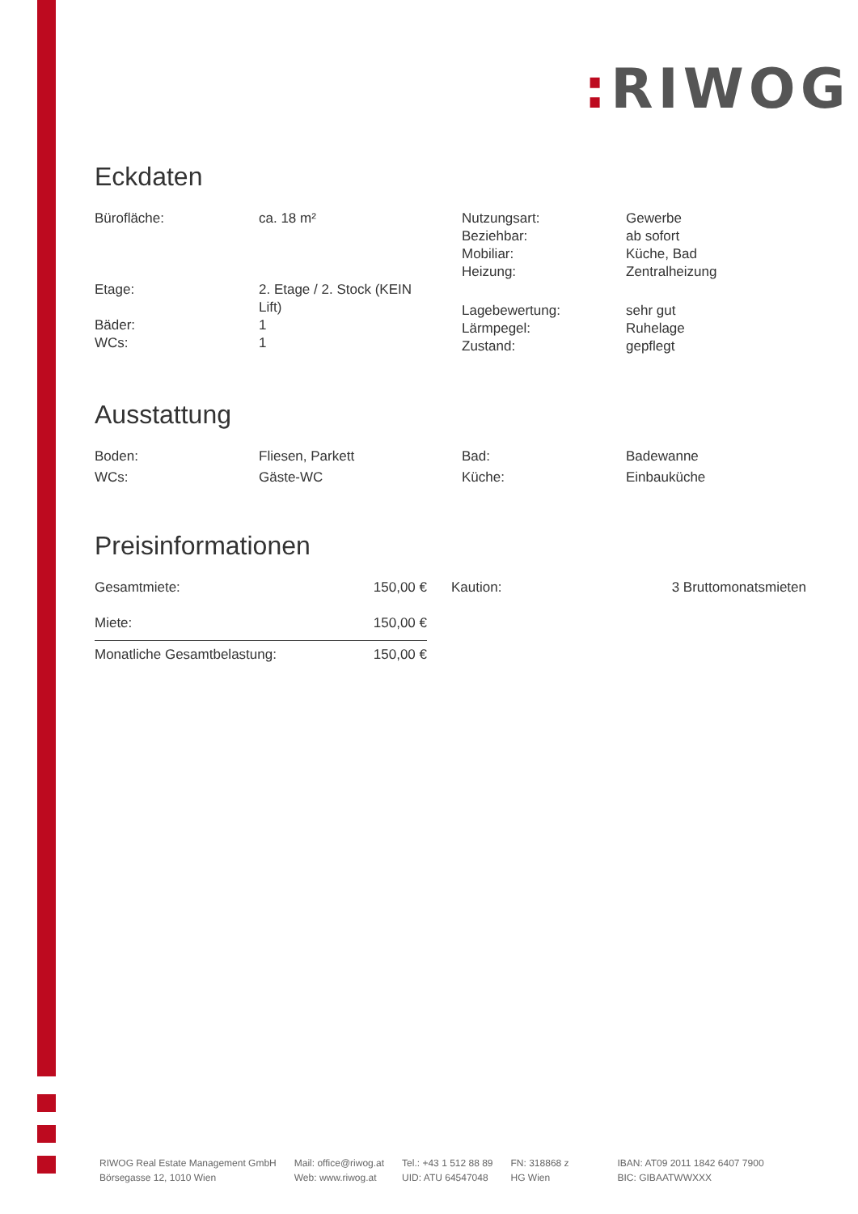: RIWOG
Eckdaten
| Bürofläche: | ca. 18 m² | Nutzungsart: Beziehbar: Mobiliar: Heizung: | Gewerbe ab sofort Küche, Bad Zentralheizung |
| Etage: Bäder: WCs: | 2. Etage / 2. Stock (KEIN Lift) 1 1 | Lagebewertung: Lärmpegel: Zustand: | sehr gut Ruhelage gepflegt |
Ausstattung
| Boden: | Fliesen, Parkett | Bad: | Badewanne |
| WCs: | Gäste-WC | Küche: | Einbauküche |
Preisinformationen
| Gesamtmiete: | 150,00 € | | Kaution: | 3 Bruttomonatsmieten |
| Miete: | 150,00 € | | | |
| Monatliche Gesamtbelastung: | 150,00 € | | | |
RIWOG Real Estate Management GmbH
Börsegasse 12, 1010 Wien
Mail: office@riwog.at
Web: www.riwog.at
Tel.: +43 1 512 88 89
UID: ATU 64547048
FN: 318868 z
HG Wien
IBAN: AT09 2011 1842 6407 7900
BIC: GIBAATWWXXX